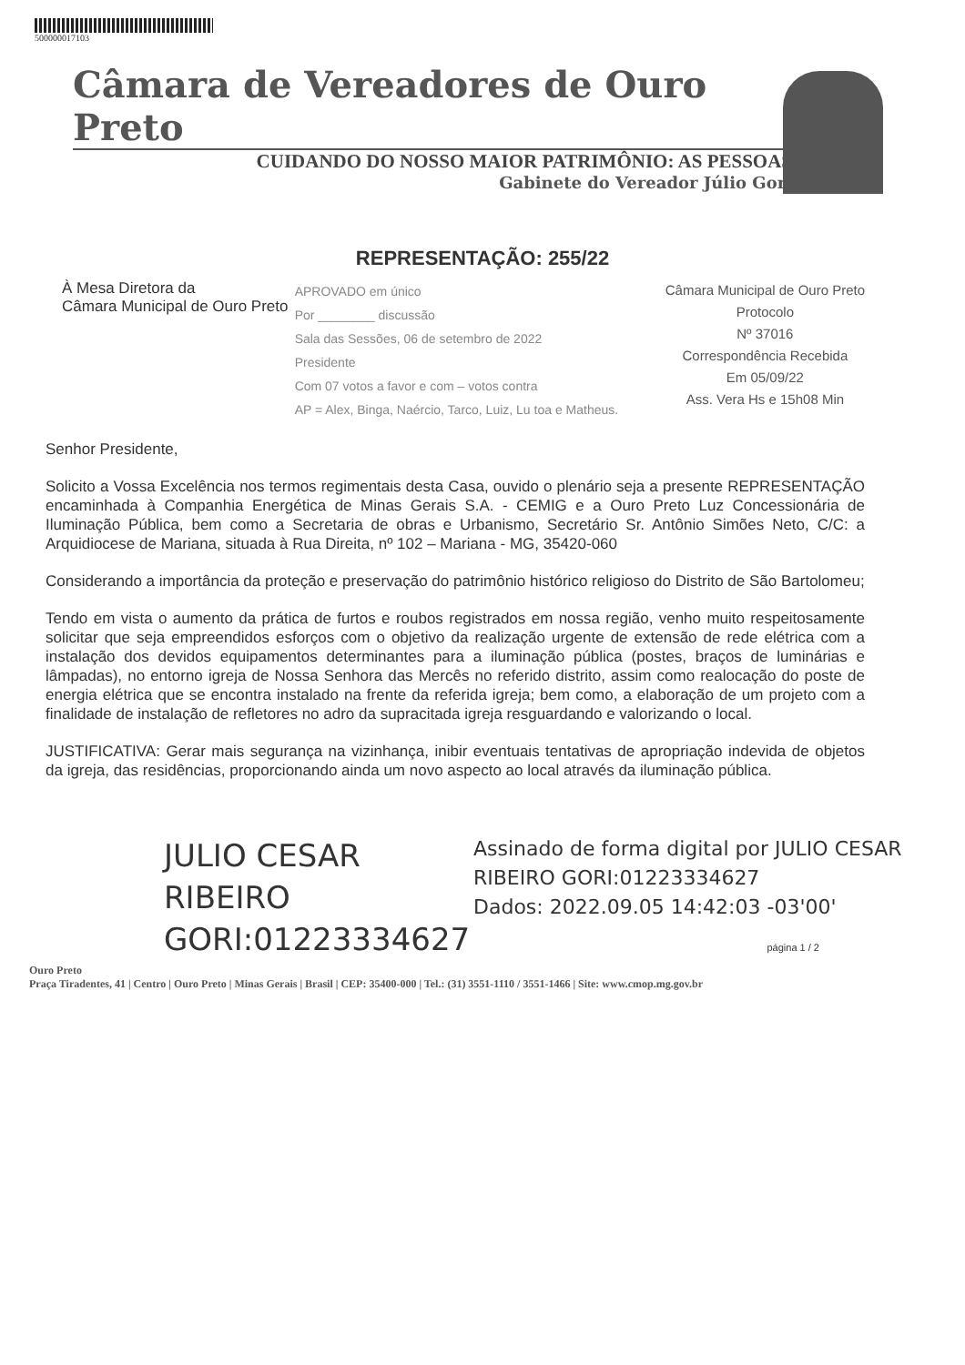500000017103
Câmara de Vereadores de Ouro Preto
CUIDANDO DO NOSSO MAIOR PATRIMÔNIO: AS PESSOAS
Gabinete do Vereador Júlio Gori
REPRESENTAÇÃO: 255/22
À Mesa Diretora da
Câmara Municipal de Ouro Preto
APROVADO em único
Por ________ discussão
Sala das Sessões, 06 de setembro de 2022
Presidente
Com 07 votos a favor e com – votos contra
AP = Alex, Binga, Naércio, Tarco, Luiz, Lu toa e Matheus.
Câmara Municipal de Ouro Preto
Protocolo
Nº 37016
Correspondência Recebida
Em 05/09/22
Ass. Vera Hs e 15h08 Min
Senhor Presidente,
Solicito a Vossa Excelência nos termos regimentais desta Casa, ouvido o plenário seja a presente REPRESENTAÇÃO encaminhada à Companhia Energética de Minas Gerais S.A. - CEMIG e a Ouro Preto Luz Concessionária de Iluminação Pública, bem como a Secretaria de obras e Urbanismo, Secretário Sr. Antônio Simões Neto, C/C: a Arquidiocese de Mariana, situada à Rua Direita, nº 102 – Mariana - MG, 35420-060
Considerando a importância da proteção e preservação do patrimônio histórico religioso do Distrito de São Bartolomeu;
Tendo em vista o aumento da prática de furtos e roubos registrados em nossa região, venho muito respeitosamente solicitar que seja empreendidos esforços com o objetivo da realização urgente de extensão de rede elétrica com a instalação dos devidos equipamentos determinantes para a iluminação pública (postes, braços de luminárias e lâmpadas), no entorno igreja de Nossa Senhora das Mercês no referido distrito, assim como realocação do poste de energia elétrica que se encontra instalado na frente da referida igreja; bem como, a elaboração de um projeto com a finalidade de instalação de refletores no adro da supracitada igreja resguardando e valorizando o local.
JUSTIFICATIVA: Gerar mais segurança na vizinhança, inibir eventuais tentativas de apropriação indevida de objetos da igreja, das residências, proporcionando ainda um novo aspecto ao local através da iluminação pública.
JULIO CESAR RIBEIRO GORI:01223334627
Assinado de forma digital por JULIO CESAR RIBEIRO GORI:01223334627
Dados: 2022.09.05 14:42:03 -03'00'
página 1 / 2
Ouro Preto
Praça Tiradentes, 41 | Centro | Ouro Preto | Minas Gerais | Brasil | CEP: 35400-000 | Tel.: (31) 3551-1110 / 3551-1466 | Site: www.cmop.mg.gov.br